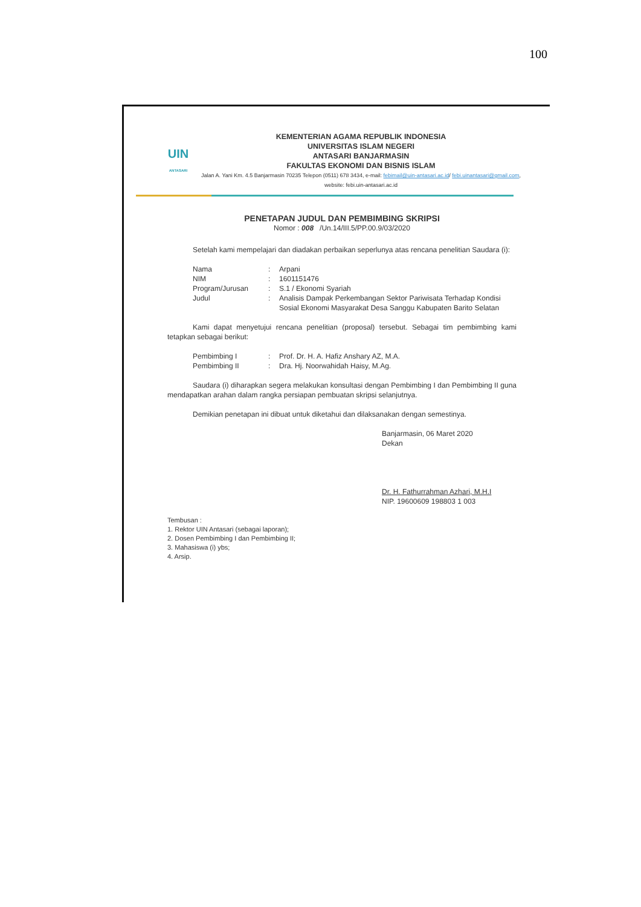100
UIN
ANTASARI
KEMENTERIAN AGAMA REPUBLIK INDONESIA
UNIVERSITAS ISLAM NEGERI
ANTASARI BANJARMASIN
FAKULTAS EKONOMI DAN BISNIS ISLAM
Jalan A. Yani Km. 4.5 Banjarmasin 70235 Telepon (0511) 678 3434, e-mail: febimail@uin-antasari.ac.id/ febi.uinantasari@gmail.com, website: febi.uin-antasari.ac.id
PENETAPAN JUDUL DAN PEMBIMBING SKRIPSI
Nomor : 008 /Un.14/III.5/PP.00.9/03/2020
Setelah kami mempelajari dan diadakan perbaikan seperlunya atas rencana penelitian Saudara (i):
| Nama | : | Arpani |
| NIM | : | 1601151476 |
| Program/Jurusan | : | S.1 / Ekonomi Syariah |
| Judul | : | Analisis Dampak Perkembangan Sektor Pariwisata Terhadap Kondisi Sosial Ekonomi Masyarakat Desa Sanggu Kabupaten Barito Selatan |
Kami dapat menyetujui rencana penelitian (proposal) tersebut. Sebagai tim pembimbing kami tetapkan sebagai berikut:
| Pembimbing I | : | Prof. Dr. H. A. Hafiz Anshary AZ, M.A. |
| Pembimbing II | : | Dra. Hj. Noorwahidah Haisy, M.Ag. |
Saudara (i) diharapkan segera melakukan konsultasi dengan Pembimbing I dan Pembimbing II guna mendapatkan arahan dalam rangka persiapan pembuatan skripsi selanjutnya.
Demikian penetapan ini dibuat untuk diketahui dan dilaksanakan dengan semestinya.
Banjarmasin, 06 Maret 2020
Dekan
Dr. H. Fathurrahman Azhari, M.H.I
NIP. 19600609 198803 1 003
Tembusan :
1. Rektor UIN Antasari (sebagai laporan);
2. Dosen Pembimbing I dan Pembimbing II;
3. Mahasiswa (i) ybs;
4. Arsip.